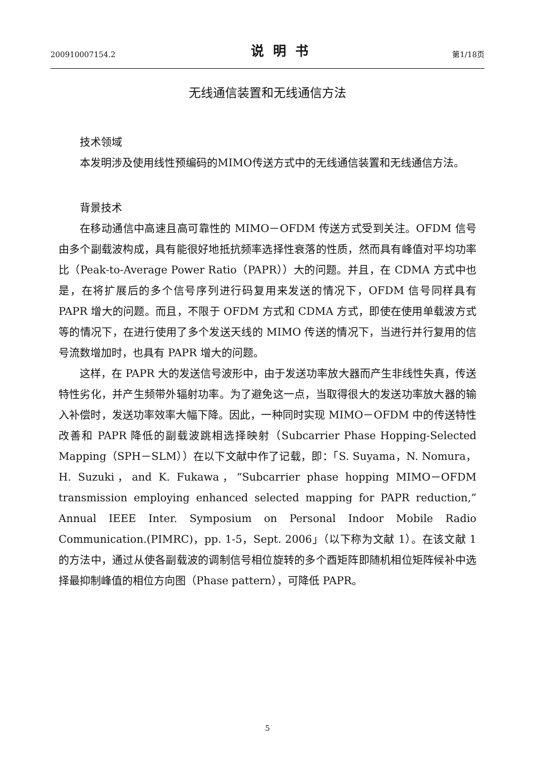200910007154.2 说明书 第1/18页
无线通信装置和无线通信方法
技术领域
本发明涉及使用线性预编码的MIMO传送方式中的无线通信装置和无线通信方法。
背景技术
在移动通信中高速且高可靠性的 MIMO－OFDM 传送方式受到关注。OFDM 信号由多个副载波构成，具有能很好地抵抗频率选择性衰落的性质，然而具有峰值对平均功率比（Peak-to-Average Power Ratio（PAPR））大的问题。并且，在 CDMA 方式中也是，在将扩展后的多个信号序列进行码复用来发送的情况下，OFDM 信号同样具有 PAPR 增大的问题。而且，不限于 OFDM 方式和 CDMA 方式，即使在使用单载波方式等的情况下，在进行使用了多个发送天线的 MIMO 传送的情况下，当进行并行复用的信号流数增加时，也具有 PAPR 增大的问题。
这样，在 PAPR 大的发送信号波形中，由于发送功率放大器而产生非线性失真，传送特性劣化，并产生频带外辐射功率。为了避免这一点，当取得很大的发送功率放大器的输入补偿时，发送功率效率大幅下降。因此，一种同时实现 MIMO－OFDM 中的传送特性改善和 PAPR 降低的副载波跳相选择映射（Subcarrier Phase Hopping-Selected Mapping（SPH－SLM））在以下文献中作了记载，即：「S. Suyama，N. Nomura，H. Suzuki，and K. Fukawa，“Subcarrier phase hopping MIMO－OFDM transmission employing enhanced selected mapping for PAPR reduction,” Annual IEEE Inter. Symposium on Personal Indoor Mobile Radio Communication.(PIMRC)，pp. 1-5，Sept. 2006」（以下称为文献 1）。在该文献 1 的方法中，通过从使各副载波的调制信号相位旋转的多个酉矩阵即随机相位矩阵候补中选择最抑制峰值的相位方向图（Phase pattern），可降低 PAPR。
5